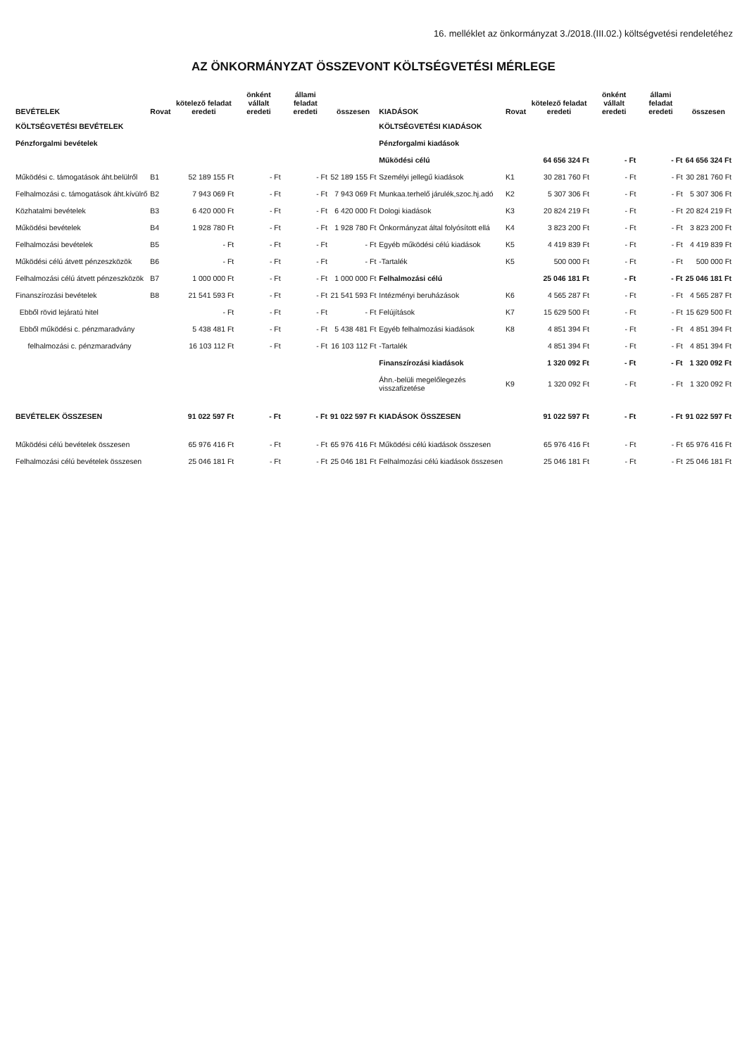16. melléklet az önkormányzat 3./2018.(III.02.) költségvetési rendeletéhez
AZ ÖNKORMÁNYZAT ÖSSZEVONT KÖLTSÉGVETÉSI MÉRLEGE
| BEVÉTELEK | Rovat | kötelező feladat eredeti | önként vállalt eredeti | állami feladat eredeti | összesen | KIADÁSOK | Rovat | kötelező feladat eredeti | önként vállalt eredeti | állami feladat eredeti | összesen |
| --- | --- | --- | --- | --- | --- | --- | --- | --- | --- | --- | --- |
| KÖLTSÉGVETÉSI BEVÉTELEK | | | | | | KÖLTSÉGVETÉSI KIADÁSOK | | | | | |
| Pénzforgalmi bevételek | | | | | | Pénzforgalmi kiadások | | | | | |
| | | | | | | Működési célú | | 64 656 324 Ft | - Ft | - Ft | 64 656 324 Ft |
| Működési c. támogatások áht.belülről | B1 | 52 189 155 Ft | - Ft | - Ft | 52 189 155 Ft | Személyi jellegű kiadások | K1 | 30 281 760 Ft | - Ft | - Ft | 30 281 760 Ft |
| Felhalmozási c. támogatások áht.kívülrő | B2 | 7 943 069 Ft | - Ft | - Ft | 7 943 069 Ft | Munkaa.terhelő járulék,szoc.hj.adó | K2 | 5 307 306 Ft | - Ft | - Ft | 5 307 306 Ft |
| Közhatalmi bevételek | B3 | 6 420 000 Ft | - Ft | - Ft | 6 420 000 Ft | Dologi kiadások | K3 | 20 824 219 Ft | - Ft | - Ft | 20 824 219 Ft |
| Működési bevételek | B4 | 1 928 780 Ft | - Ft | - Ft | 1 928 780 Ft | Önkormányzat által folyósított ellá | K4 | 3 823 200 Ft | - Ft | - Ft | 3 823 200 Ft |
| Felhalmozási bevételek | B5 | - Ft | - Ft | - Ft | - Ft | Egyéb működési célú kiadások | K5 | 4 419 839 Ft | - Ft | - Ft | 4 419 839 Ft |
| Működési célú átvett pénzeszközök | B6 | - Ft | - Ft | - Ft | - Ft | -Tartalék | K5 | 500 000 Ft | - Ft | - Ft | 500 000 Ft |
| Felhalmozási célú átvett pénzeszközök | B7 | 1 000 000 Ft | - Ft | - Ft | 1 000 000 Ft | Felhalmozási célú | | 25 046 181 Ft | - Ft | - Ft | 25 046 181 Ft |
| Finanszírozási bevételek | B8 | 21 541 593 Ft | - Ft | - Ft | 21 541 593 Ft | Intézményi beruházások | K6 | 4 565 287 Ft | - Ft | - Ft | 4 565 287 Ft |
| Ebből rövid lejáratú hitel | | - Ft | - Ft | - Ft | - Ft | Felújítások | K7 | 15 629 500 Ft | - Ft | - Ft | 15 629 500 Ft |
| Ebből működési c. pénzmaradvány | | 5 438 481 Ft | - Ft | - Ft | 5 438 481 Ft | Egyéb felhalmozási kiadások | K8 | 4 851 394 Ft | - Ft | - Ft | 4 851 394 Ft |
| felhalmozási c. pénzmaradvány | | 16 103 112 Ft | - Ft | - Ft | 16 103 112 Ft | -Tartalék | | 4 851 394 Ft | - Ft | - Ft | 4 851 394 Ft |
| | | | | | | Finanszírozási kiadások | | 1 320 092 Ft | - Ft | - Ft | 1 320 092 Ft |
| | | | | | | Áhn.-belüli megelőlegezés visszafizetése | K9 | 1 320 092 Ft | - Ft | - Ft | 1 320 092 Ft |
| BEVÉTELEK ÖSSZESEN | | 91 022 597 Ft | - Ft | - Ft | 91 022 597 Ft | KIADÁSOK ÖSSZESEN | | 91 022 597 Ft | - Ft | - Ft | 91 022 597 Ft |
| Működési célú bevételek összesen | | 65 976 416 Ft | - Ft | - Ft | 65 976 416 Ft | Működési célú kiadások összesen | | 65 976 416 Ft | - Ft | - Ft | 65 976 416 Ft |
| Felhalmozási célú bevételek összesen | | 25 046 181 Ft | - Ft | - Ft | 25 046 181 Ft | Felhalmozási célú kiadások összesen | | 25 046 181 Ft | - Ft | - Ft | 25 046 181 Ft |